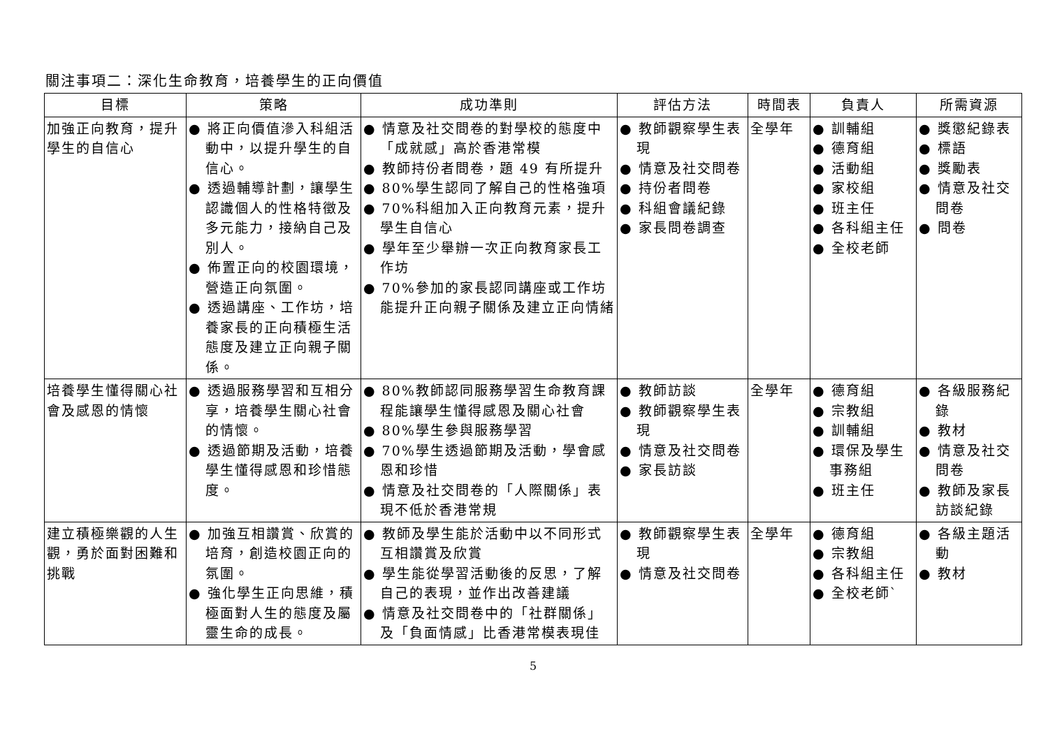關注事項二：深化生命教育，培養學生的正向價值
| 目標 | 策略 | 成功準則 | 評估方法 | 時間表 | 負責人 | 所需資源 |
| --- | --- | --- | --- | --- | --- | --- |
| 加強正向教育，提升學生的自信心 | ● 將正向價值滲入科組活動中，以提升學生的自信心。 ● 透過輔導計劃，讓學生認識個人的性格特徵及多元能力，接納自己及別人。 ● 佈置正向的校園環境，營造正向氛圍。 ● 透過講座、工作坊，培養家長的正向積極生活態度及建立正向親子關係。 | ● 情意及社交問卷的對學校的態度中「成就感」高於香港常模 ● 教師持份者問卷，題 49 有所提升 ● 80%學生認同了解自己的性格強項 ● 70%科組加入正向教育元素，提升學生自信心 ● 學年至少舉辦一次正向教育家長工作坊 ● 70%參加的家長認同講座或工作坊能提升正向親子關係及建立正向情緒 | ● 教師觀察學生表現 ● 情意及社交問卷 ● 持份者問卷 ● 科組會議紀錄 ● 家長問卷調查 | 全學年 | ● 訓輔組 ● 德育組 ● 活動組 ● 家校組 ● 班主任 ● 各科組主任 ● 全校老師 | ● 獎懲紀錄表 ● 標語 ● 獎勵表 ● 情意及社交問卷 ● 問卷 |
| 培養學生懂得關心社會及感恩的情懷 | ● 透過服務學習和互相分享，培養學生關心社會的情懷。 ● 透過節期及活動，培養學生懂得感恩和珍惜態度。 | ● 80%教師認同服務學習生命教育課程能讓學生懂得感恩及關心社會 ● 80%學生參與服務學習 ● 70%學生透過節期及活動，學會感恩和珍惜 ● 情意及社交問卷的「人際關係」表現不低於香港常規 | ● 教師訪談 ● 教師觀察學生表現 ● 情意及社交問卷 ● 家長訪談 | 全學年 | ● 德育組 ● 宗教組 ● 訓輔組 ● 環保及學生事務組 ● 班主任 | ● 各級服務紀錄 ● 教材 ● 情意及社交問卷 ● 教師及家長訪談紀錄 |
| 建立積極樂觀的人生觀，勇於面對困難和挑戰 | ● 加強互相讚賞、欣賞的培育，創造校園正向的氛圍。 ● 強化學生正向思維，積極面對人生的態度及屬靈生命的成長。 | ● 教師及學生能於活動中以不同形式互相讚賞及欣賞 ● 學生能從學習活動後的反思，了解自己的表現，並作出改善建議 ● 情意及社交問卷中的「社群關係」及「負面情感」比香港常模表現佳 | ● 教師觀察學生表現 ● 情意及社交問卷 | 全學年 | ● 德育組 ● 宗教組 ● 各科組主任 ● 全校老師` | ● 各級主題活動 ● 教材 |
5